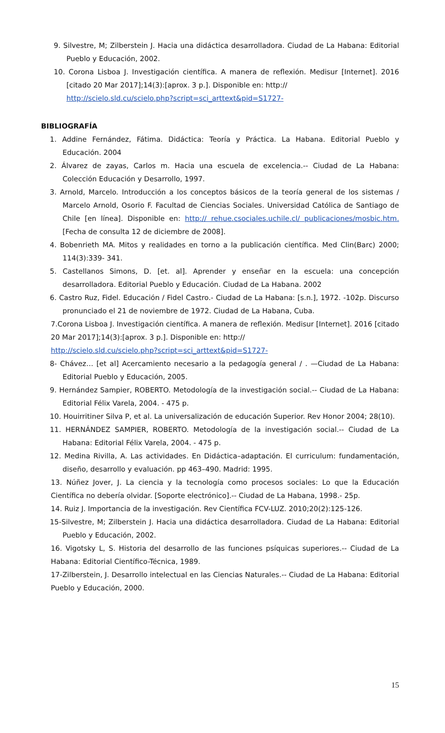9. Silvestre, M; Zilberstein J. Hacia una didáctica desarrolladora. Ciudad de La Habana: Editorial Pueblo y Educación, 2002.
10. Corona Lisboa J. Investigación científica. A manera de reflexión. Medisur [Internet]. 2016 [citado 20 Mar 2017];14(3):[aprox. 3 p.]. Disponible en: http://
http://scielo.sld.cu/scielo.php?script=sci_arttext&pid=S1727-
BIBLIOGRAFÍA
1. Addine Fernández, Fátima. Didáctica: Teoría y Práctica. La Habana. Editorial Pueblo y Educación. 2004
2. Álvarez de zayas, Carlos m. Hacia una escuela de excelencia.-- Ciudad de La Habana: Colección Educación y Desarrollo, 1997.
3. Arnold, Marcelo. Introducción a los conceptos básicos de la teoría general de los sistemas / Marcelo Arnold, Osorio F. Facultad de Ciencias Sociales. Universidad Católica de Santiago de Chile [en línea]. Disponible en: http:// rehue.csociales.uchile.cl/ publicaciones/mosbic.htm. [Fecha de consulta 12 de diciembre de 2008].
4. Bobenrieth MA. Mitos y realidades en torno a la publicación científica. Med Clin(Barc) 2000; 114(3):339- 341.
5. Castellanos Simons, D. [et. al]. Aprender y enseñar en la escuela: una concepción desarrolladora. Editorial Pueblo y Educación. Ciudad de La Habana. 2002
6. Castro Ruz, Fidel. Educación / Fidel Castro.- Ciudad de La Habana: [s.n.], 1972. -102p. Discurso pronunciado el 21 de noviembre de 1972. Ciudad de La Habana, Cuba.
7.Corona Lisboa J. Investigación científica. A manera de reflexión. Medisur [Internet]. 2016 [citado 20 Mar 2017];14(3):[aprox. 3 p.]. Disponible en: http://
http://scielo.sld.cu/scielo.php?script=sci_arttext&pid=S1727-
8- Chávez… [et al] Acercamiento necesario a la pedagogía general / . —Ciudad de La Habana: Editorial Pueblo y Educación, 2005.
9. Hernández Sampier, ROBERTO. Metodología de la investigación social.-- Ciudad de La Habana: Editorial Félix Varela, 2004. - 475 p.
10. Houirritiner Silva P, et al. La universalización de educación Superior. Rev Honor 2004; 28(10).
11. HERNÁNDEZ SAMPIER, ROBERTO. Metodología de la investigación social.-- Ciudad de La Habana: Editorial Félix Varela, 2004. - 475 p.
12. Medina Rivilla, A. Las actividades. En Didáctica–adaptación. El curriculum: fundamentación, diseño, desarrollo y evaluación. pp 463–490. Madrid: 1995.
13. Núñez Jover, J. La ciencia y la tecnología como procesos sociales: Lo que la Educación Científica no debería olvidar. [Soporte electrónico].-- Ciudad de La Habana, 1998.- 25p.
14. Ruiz J. Importancia de la investigación. Rev Científica FCV-LUZ. 2010;20(2):125-126.
15-Silvestre, M; Zilberstein J. Hacia una didáctica desarrolladora. Ciudad de La Habana: Editorial Pueblo y Educación, 2002.
16. Vigotsky L, S. Historia del desarrollo de las funciones psíquicas superiores.-- Ciudad de La Habana: Editorial Científico-Técnica, 1989.
17-Zilberstein, J. Desarrollo intelectual en las Ciencias Naturales.-- Ciudad de La Habana: Editorial Pueblo y Educación, 2000.
15